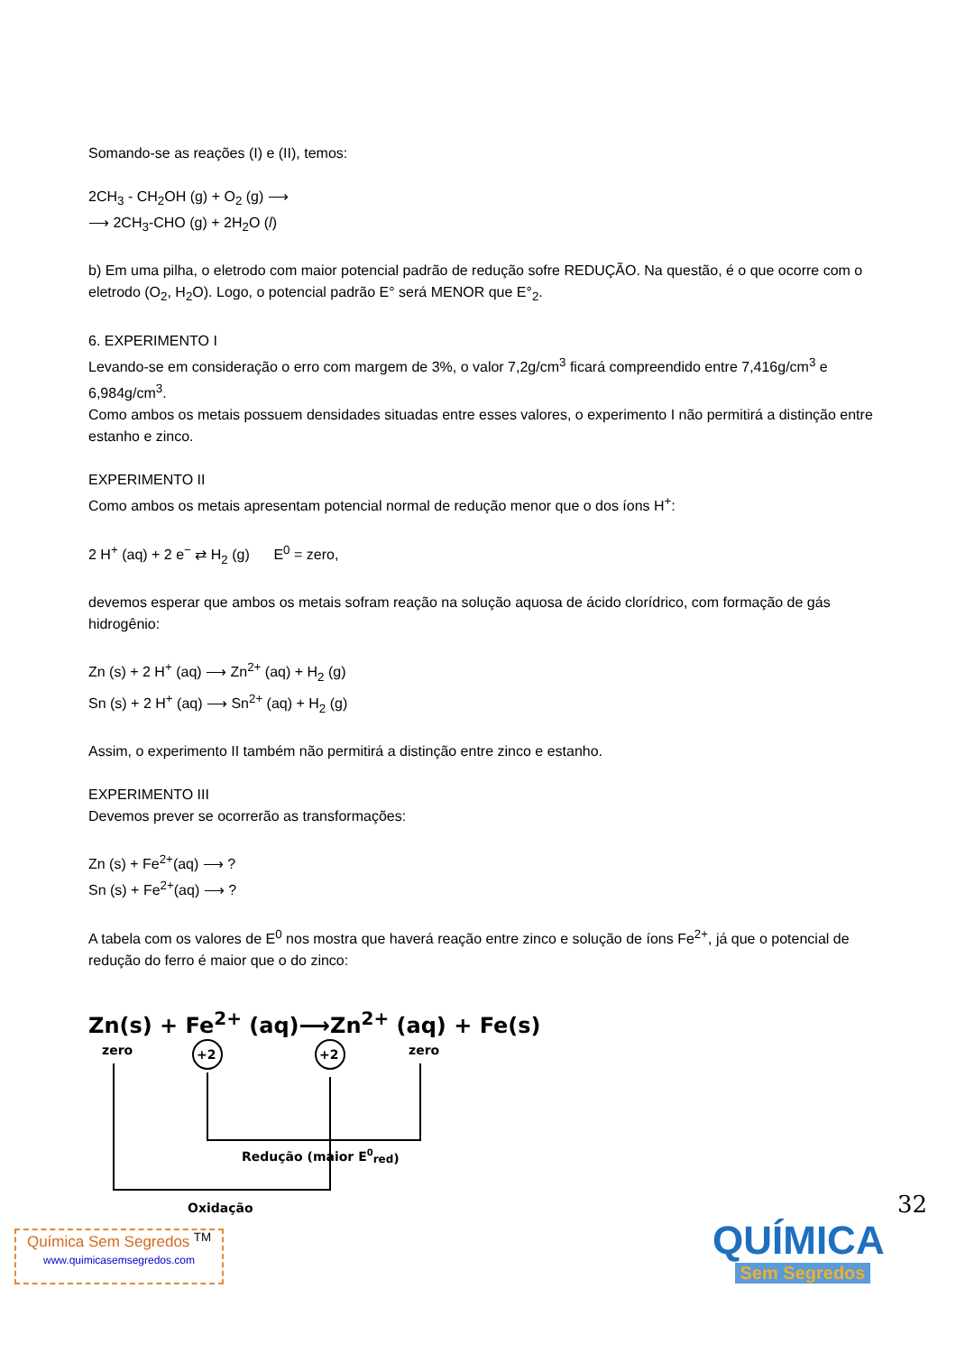Somando-se as reações (I) e (II), temos:
2CH<sub>3</sub> - CH<sub>2</sub>OH (g) + O<sub>2</sub> (g) ⟶
⟶ 2CH<sub>3</sub>-CHO (g) + 2H<sub>2</sub>O (l)
b) Em uma pilha, o eletrodo com maior potencial padrão de redução sofre REDUÇÃO. Na questão, é o que ocorre com o eletrodo (O<sub>2</sub>, H<sub>2</sub>O). Logo, o potencial padrão E° será MENOR que E°<sub>2</sub>.
6. EXPERIMENTO I
Levando-se em consideração o erro com margem de 3%, o valor 7,2g/cm<sup>3</sup> ficará compreendido entre 7,416g/cm<sup>3</sup> e 6,984g/cm<sup>3</sup>.
Como ambos os metais possuem densidades situadas entre esses valores, o experimento I não permitirá a distinção entre estanho e zinco.
EXPERIMENTO II
Como ambos os metais apresentam potencial normal de redução menor que o dos íons H<sup>+</sup>:
2 H<sup>+</sup> (aq) + 2 e<sup>−</sup> ⇄ H<sub>2</sub> (g) E<sup>0</sup> = zero,
devemos esperar que ambos os metais sofram reação na solução aquosa de ácido clorídrico, com formação de gás hidrogênio:
Zn (s) + 2 H<sup>+</sup> (aq) ⟶ Zn<sup>2+</sup> (aq) + H<sub>2</sub> (g)
Sn (s) + 2 H<sup>+</sup> (aq) ⟶ Sn<sup>2+</sup> (aq) + H<sub>2</sub> (g)
Assim, o experimento II também não permitirá a distinção entre zinco e estanho.
EXPERIMENTO III
Devemos prever se ocorrerão as transformações:
Zn (s) + Fe<sup>2+</sup>(aq) ⟶ ?
Sn (s) + Fe<sup>2+</sup>(aq) ⟶ ?
A tabela com os valores de E<sup>0</sup> nos mostra que haverá reação entre zinco e solução de íons Fe<sup>2+</sup>, já que o potencial de redução do ferro é maior que o do zinco:
Zn(s) + Fe<sup>2+</sup> (aq)⟶Zn<sup>2+</sup> (aq) + Fe(s)
zero
+2
+2
zero
Redução (maior E0red)
Oxidação
32
Química Sem Segredos <sup>TM</sup>
www.quimicasemsegredos.com
QUÍMICA
Sem Segredos